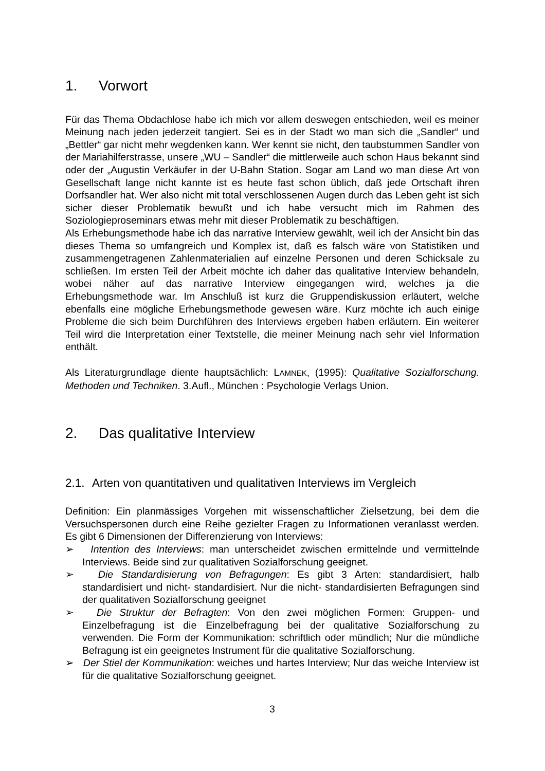1. Vorwort
Für das Thema Obdachlose habe ich mich vor allem deswegen entschieden, weil es meiner Meinung nach jeden jederzeit tangiert. Sei es in der Stadt wo man sich die „Sandler“ und „Bettler“ gar nicht mehr wegdenken kann. Wer kennt sie nicht, den taubstummen Sandler von der Mariahilferstrasse, unsere „WU – Sandler“ die mittlerweile auch schon Haus bekannt sind oder der „Augustin Verkäufer in der U-Bahn Station. Sogar am Land wo man diese Art von Gesellschaft lange nicht kannte ist es heute fast schon üblich, daß jede Ortschaft ihren Dorfsandler hat. Wer also nicht mit total verschlossenen Augen durch das Leben geht ist sich sicher dieser Problematik bewußt und ich habe versucht mich im Rahmen des Soziologieproseminars etwas mehr mit dieser Problematik zu beschäftigen.
Als Erhebungsmethode habe ich das narrative Interview gewählt, weil ich der Ansicht bin das dieses Thema so umfangreich und Komplex ist, daß es falsch wäre von Statistiken und zusammengetragenen Zahlenmaterialien auf einzelne Personen und deren Schicksale zu schließen. Im ersten Teil der Arbeit möchte ich daher das qualitative Interview behandeln, wobei näher auf das narrative Interview eingegangen wird, welches ja die Erhebungsmethode war. Im Anschluß ist kurz die Gruppendiskussion erläutert, welche ebenfalls eine mögliche Erhebungsmethode gewesen wäre. Kurz möchte ich auch einige Probleme die sich beim Durchführen des Interviews ergeben haben erläutern. Ein weiterer Teil wird die Interpretation einer Textstelle, die meiner Meinung nach sehr viel Information enthält.
Als Literaturgrundlage diente hauptsächlich: LAMNEK, (1995): Qualitative Sozialforschung. Methoden und Techniken. 3.Aufl., München : Psychologie Verlags Union.
2. Das qualitative Interview
2.1. Arten von quantitativen und qualitativen Interviews im Vergleich
Definition: Ein planmässiges Vorgehen mit wissenschaftlicher Zielsetzung, bei dem die Versuchspersonen durch eine Reihe gezielter Fragen zu Informationen veranlasst werden. Es gibt 6 Dimensionen der Differenzierung von Interviews:
➢ Intention des Interviews: man unterscheidet zwischen ermittelnde und vermittelnde Interviews. Beide sind zur qualitativen Sozialforschung geeignet.
➢ Die Standardisierung von Befragungen: Es gibt 3 Arten: standardisiert, halb standardisiert und nicht- standardisiert. Nur die nicht- standardisierten Befragungen sind der qualitativen Sozialforschung geeignet
➢ Die Struktur der Befragten: Von den zwei möglichen Formen: Gruppen- und Einzelbefragung ist die Einzelbefragung bei der qualitative Sozialforschung zu verwenden. Die Form der Kommunikation: schriftlich oder mündlich; Nur die mündliche Befragung ist ein geeignetes Instrument für die qualitative Sozialforschung.
➢ Der Stiel der Kommunikation: weiches und hartes Interview; Nur das weiche Interview ist für die qualitative Sozialforschung geeignet.
3